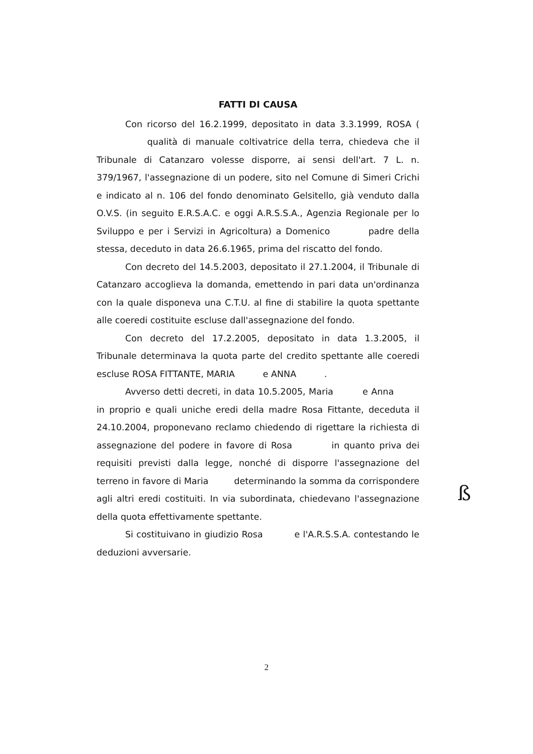FATTI DI CAUSA
Con ricorso del 16.2.1999, depositato in data 3.3.1999, ROSA ( qualità di manuale coltivatrice della terra, chiedeva che il Tribunale di Catanzaro volesse disporre, ai sensi dell'art. 7 L. n. 379/1967, l'assegnazione di un podere, sito nel Comune di Simeri Crichi e indicato al n. 106 del fondo denominato Gelsitello, già venduto dalla O.V.S. (in seguito E.R.S.A.C. e oggi A.R.S.S.A., Agenzia Regionale per lo Sviluppo e per i Servizi in Agricoltura) a Domenico padre della stessa, deceduto in data 26.6.1965, prima del riscatto del fondo.
Con decreto del 14.5.2003, depositato il 27.1.2004, il Tribunale di Catanzaro accoglieva la domanda, emettendo in pari data un'ordinanza con la quale disponeva una C.T.U. al fine di stabilire la quota spettante alle coeredi costituite escluse dall'assegnazione del fondo.
Con decreto del 17.2.2005, depositato in data 1.3.2005, il Tribunale determinava la quota parte del credito spettante alle coeredi escluse ROSA FITTANTE, MARIA e ANNA .
Avverso detti decreti, in data 10.5.2005, Maria e Anna in proprio e quali uniche eredi della madre Rosa Fittante, deceduta il 24.10.2004, proponevano reclamo chiedendo di rigettare la richiesta di assegnazione del podere in favore di Rosa in quanto priva dei requisiti previsti dalla legge, nonché di disporre l'assegnazione del terreno in favore di Maria determinando la somma da corrispondere agli altri eredi costituiti. In via subordinata, chiedevano l'assegnazione della quota effettivamente spettante.
Si costituivano in giudizio Rosa e l'A.R.S.S.A. contestando le deduzioni avversarie.
ß
2